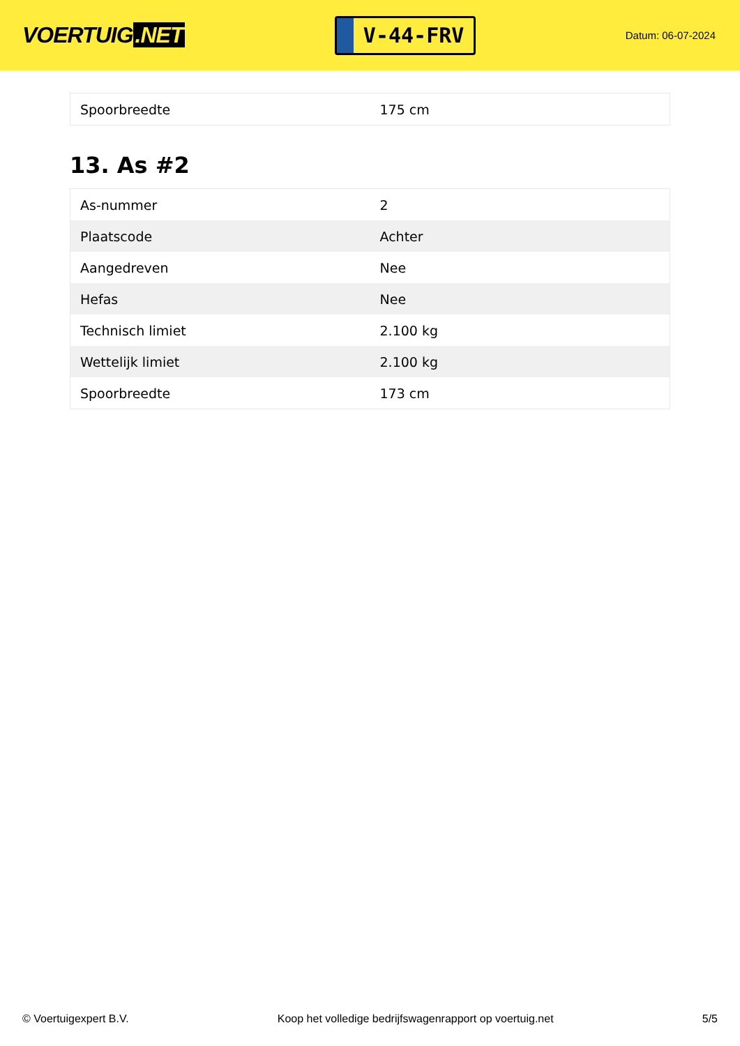VOERTUIG.NET
V-44-FRV
Datum: 06-07-2024
| Spoorbreedte | 175 cm |
13. As #2
| As-nummer | 2 |
| Plaatscode | Achter |
| Aangedreven | Nee |
| Hefas | Nee |
| Technisch limiet | 2.100 kg |
| Wettelijk limiet | 2.100 kg |
| Spoorbreedte | 173 cm |
© Voertuigexpert B.V. Koop het volledige bedrijfswagenrapport op voertuig.net 5/5